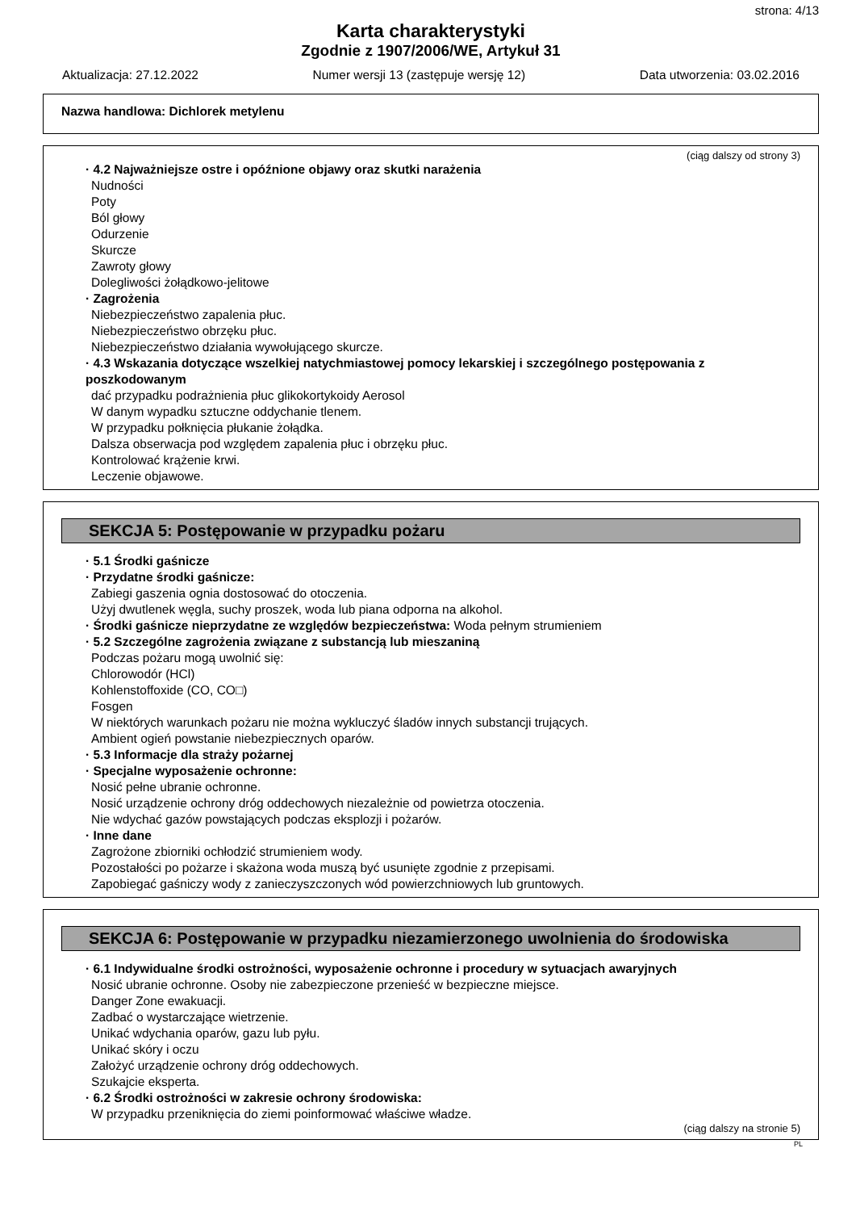strona: 4/13
Karta charakterystyki
Zgodnie z 1907/2006/WE, Artykuł 31
Aktualizacja: 27.12.2022 Numer wersji 13 (zastępuje wersję 12) Data utworzenia: 03.02.2016
Nazwa handlowa: Dichlorek metylenu
(ciąg dalszy od strony 3)
· 4.2 Najważniejsze ostre i opóźnione objawy oraz skutki narażenia
Nudności
Poty
Ból głowy
Odurzenie
Skurcze
Zawroty głowy
Dolegliwości żołądkowo-jelitowe
· Zagrożenia
Niebezpieczeństwo zapalenia płuc.
Niebezpieczeństwo obrzęku płuc.
Niebezpieczeństwo działania wywołującego skurcze.
· 4.3 Wskazania dotyczące wszelkiej natychmiastowej pomocy lekarskiej i szczególnego postępowania z poszkodowanym
dać przypadku podrażnienia płuc glikokortykoidy Aerosol
W danym wypadku sztuczne oddychanie tlenem.
W przypadku połknięcia płukanie żołądka.
Dalsza obserwacja pod względem zapalenia płuc i obrzęku płuc.
Kontrolować krążenie krwi.
Leczenie objawowe.
SEKCJA 5: Postępowanie w przypadku pożaru
· 5.1 Środki gaśnicze
· Przydatne środki gaśnicze:
Zabiegi gaszenia ognia dostosować do otoczenia.
Użyj dwutlenek węgla, suchy proszek, woda lub piana odporna na alkohol.
· Środki gaśnicze nieprzydatne ze względów bezpieczeństwa: Woda pełnym strumieniem
· 5.2 Szczególne zagrożenia związane z substancją lub mieszaniną
Podczas pożaru mogą uwolnić się:
Chlorowodór (HCl)
Kohlenstoffoxide (CO, CO□)
Fosgen
W niektórych warunkach pożaru nie można wykluczyć śladów innych substancji trujących.
Ambient ogień powstanie niebezpiecznych oparów.
· 5.3 Informacje dla straży pożarnej
· Specjalne wyposażenie ochronne:
Nosić pełne ubranie ochronne.
Nosić urządzenie ochrony dróg oddechowych niezależnie od powietrza otoczenia.
Nie wdychać gazów powstających podczas eksplozji i pożarów.
· Inne dane
Zagrożone zbiorniki ochłodzić strumieniem wody.
Pozostałości po pożarze i skażona woda muszą być usunięte zgodnie z przepisami.
Zapobiegać gaśniczy wody z zanieczyszczonych wód powierzchniowych lub gruntowych.
SEKCJA 6: Postępowanie w przypadku niezamierzonego uwolnienia do środowiska
· 6.1 Indywidualne środki ostrożności, wyposażenie ochronne i procedury w sytuacjach awaryjnych
Nosić ubranie ochronne. Osoby nie zabezpieczone przenieść w bezpieczne miejsce.
Danger Zone ewakuacji.
Zadbać o wystarczające wietrzenie.
Unikać wdychania oparów, gazu lub pyłu.
Unikać skóry i oczu
Założyć urządzenie ochrony dróg oddechowych.
Szukajcie eksperta.
· 6.2 Środki ostrożności w zakresie ochrony środowiska:
W przypadku przeniknięcia do ziemi poinformować właściwe władze.
(ciąg dalszy na stronie 5)
PL